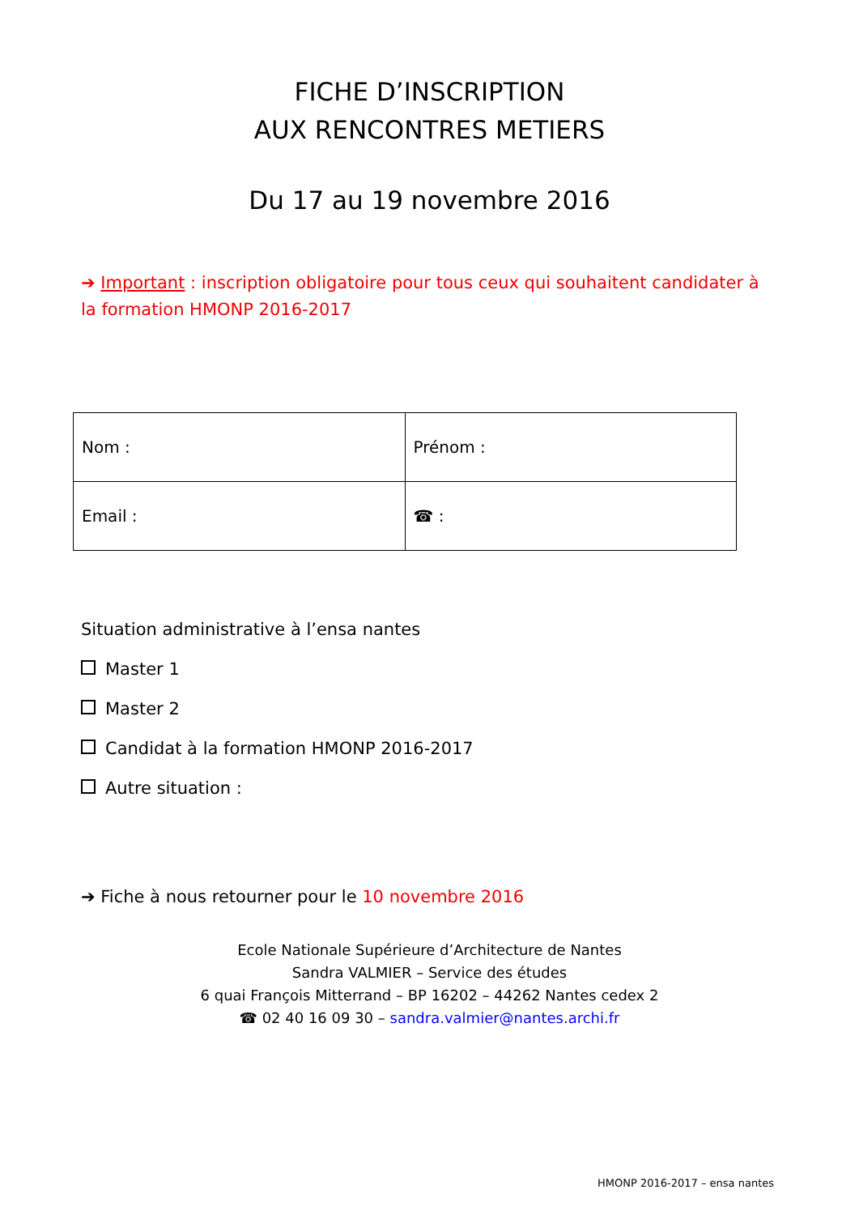FICHE D’INSCRIPTION
AUX RENCONTRES METIERS
Du 17 au 19 novembre 2016
➔ Important : inscription obligatoire pour tous ceux qui souhaitent candidater à la formation HMONP 2016-2017
| Nom : | Prénom : |
| Email : | ☎ : |
Situation administrative à l’ensa nantes
Master 1
Master 2
Candidat à la formation HMONP 2016-2017
Autre situation :
➔ Fiche à nous retourner pour le 10 novembre 2016
Ecole Nationale Supérieure d’Architecture de Nantes
Sandra VALMIER – Service des études
6 quai François Mitterrand – BP 16202 – 44262 Nantes cedex 2
☎ 02 40 16 09 30 – sandra.valmier@nantes.archi.fr
HMONP 2016-2017 – ensa nantes